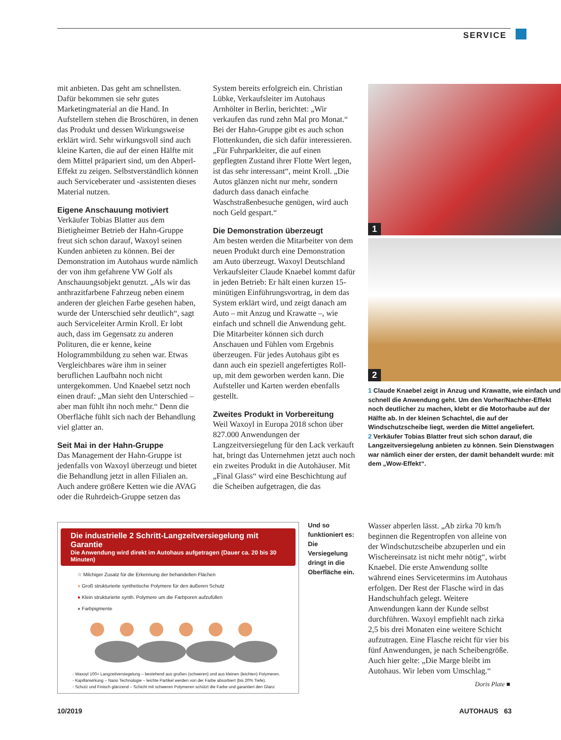SERVICE
mit anbieten. Das geht am schnellsten. Dafür bekommen sie sehr gutes Marketingmaterial an die Hand. In Aufstellern stehen die Broschüren, in denen das Produkt und dessen Wirkungsweise erklärt wird. Sehr wirkungsvoll sind auch kleine Karten, die auf der einen Hälfte mit dem Mittel präpariert sind, um den Abperl-Effekt zu zeigen. Selbstverständlich können auch Serviceberater und -assistenten dieses Material nutzen.
Eigene Anschauung motiviert
Verkäufer Tobias Blatter aus dem Bietigheimer Betrieb der Hahn-Gruppe freut sich schon darauf, Waxoyl seinen Kunden anbieten zu können. Bei der Demonstration im Autohaus wurde nämlich der von ihm gefahrene VW Golf als Anschauungsobjekt genutzt. „Als wir das anthrazitfarbene Fahrzeug neben einem anderen der gleichen Farbe gesehen haben, wurde der Unterschied sehr deutlich“, sagt auch Serviceleiter Armin Kroll. Er lobt auch, dass im Gegensatz zu anderen Polituren, die er kenne, keine Hologrammbildung zu sehen war. Etwas Vergleichbares wäre ihm in seiner beruflichen Laufbahn noch nicht untergekommen. Und Knaebel setzt noch einen drauf: „Man sieht den Unterschied – aber man fühlt ihn noch mehr.“ Denn die Oberfläche fühlt sich nach der Behandlung viel glatter an.
Seit Mai in der Hahn-Gruppe
Das Management der Hahn-Gruppe ist jedenfalls von Waxoyl überzeugt und bietet die Behandlung jetzt in allen Filialen an. Auch andere größere Ketten wie die AVAG oder die Ruhrdeich-Gruppe setzen das System bereits erfolgreich ein. Christian Lübke, Verkaufsleiter im Autohaus Arnhölter in Berlin, berichtet: „Wir verkaufen das rund zehn Mal pro Monat.“ Bei der Hahn-Gruppe gibt es auch schon Flottenkunden, die sich dafür interessieren. „Für Fuhrparkleiter, die auf einen gepflegten Zustand ihrer Flotte Wert legen, ist das sehr interessant“, meint Kroll. „Die Autos glänzen nicht nur mehr, sondern dadurch dass danach einfache Waschstraßenbesuche genügen, wird auch noch Geld gespart.“
Die Demonstration überzeugt
Am besten werden die Mitarbeiter von dem neuen Produkt durch eine Demonstration am Auto überzeugt. Waxoyl Deutschland Verkaufsleiter Claude Knaebel kommt dafür in jeden Betrieb: Er hält einen kurzen 15-minütigen Einführungsvortrag, in dem das System erklärt wird, und zeigt danach am Auto – mit Anzug und Krawatte –, wie einfach und schnell die Anwendung geht. Die Mitarbeiter können sich durch Anschauen und Fühlen vom Ergebnis überzeugen. Für jedes Autohaus gibt es dann auch ein speziell angefertigtes Roll-up, mit dem geworben werden kann. Die Aufsteller und Karten werden ebenfalls gestellt.
Zweites Produkt in Vorbereitung
Weil Waxoyl in Europa 2018 schon über 827.000 Anwendungen der Langzeitversiegelung für den Lack verkauft hat, bringt das Unternehmen jetzt auch noch ein zweites Produkt in die Autohäuser. Mit „Final Glass“ wird eine Beschichtung auf die Scheiben aufgetragen, die das
1
2
1 Claude Knaebel zeigt in Anzug und Krawatte, wie einfach und schnell die Anwendung geht. Um den Vorher/Nachher-Effekt noch deutlicher zu machen, klebt er die Motorhaube auf der Hälfte ab. In der kleinen Schachtel, die auf der Windschutzscheibe liegt, werden die Mittel angeliefert.
2 Verkäufer Tobias Blatter freut sich schon darauf, die Langzeitversiegelung anbieten zu können. Sein Dienstwagen war nämlich einer der ersten, der damit behandelt wurde: mit dem „Wow-Effekt“.
Die industrielle 2 Schritt-Langzeitversiegelung mit Garantie
Die Anwendung wird direkt im Autohaus aufgetragen (Dauer ca. 20 bis 30 Minuten)
☆ Milchiger Zusatz für die Erkennung der behandelten Flächen
● Groß strukturierte synthetische Polymere für den äußeren Schutz
● Klein strukturierte synth. Polymere um die Farbporen aufzufüllen
● Farbpigmente
- Waxoyl 100+ Langzeitversiegelung – bestehend aus großen (schweren) und aus kleinen (leichten) Polymeren.
- Kapillarwirkung – Nano Technologie – leichte Partikel werden von der Farbe absorbiert (bis 20% Tiefe).
- Schutz und Finisch glänzend – Schicht mit schweren Polymeren schützt die Farbe und garantiert den Glanz
Und so funktioniert es: Die Versiegelung dringt in die Oberfläche ein.
Wasser abperlen lässt. „Ab zirka 70 km/h beginnen die Regentropfen von alleine von der Windschutzscheibe abzuperlen und ein Wischereinsatz ist nicht mehr nötig“, wirbt Knaebel. Die erste Anwendung sollte während eines Servicetermins im Autohaus erfolgen. Der Rest der Flasche wird in das Handschuhfach gelegt. Weitere Anwendungen kann der Kunde selbst durchführen. Waxoyl empfiehlt nach zirka 2,5 bis drei Monaten eine weitere Schicht aufzutragen. Eine Flasche reicht für vier bis fünf Anwendungen, je nach Scheibengröße. Auch hier gelte: „Die Marge bleibt im Autohaus. Wir leben vom Umschlag.“
Doris Plate ■
10/2019 AUTOHAUS 63